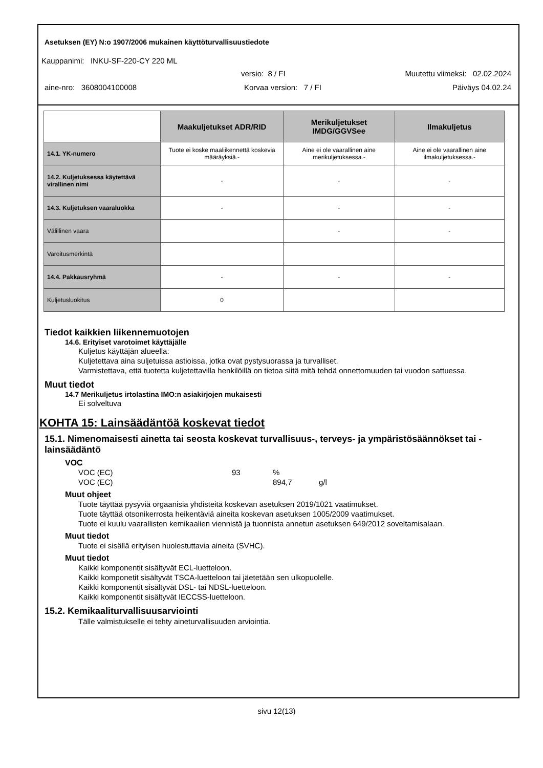Asetuksen (EY) N:o 1907/2006 mukainen käyttöturvallisuustiedote
Kauppanimi: INKU-SF-220-CY 220 ML
versio: 8 / FI Muutettu viimeksi: 02.02.2024
aine-nro: 3608004100008 Korvaa version: 7 / FI Päiväys 04.02.24
| | Maakuljetukset ADR/RID | Merikuljetukset IMDG/GGVSee | Ilmakuljetus |
| --- | --- | --- | --- |
| 14.1. YK-numero | Tuote ei koske maaliikennettä koskevia määräyksiä.- | Aine ei ole vaarallinen aine merikuljetuksessa.- | Aine ei ole vaarallinen aine ilmakuljetuksessa.- |
| 14.2. Kuljetuksessa käytettävä virallinen nimi | - | - | - |
| 14.3. Kuljetuksen vaaraluokka | - | - | - |
| Välillinen vaara | | - | - |
| Varoitusmerkintä | | | |
| 14.4. Pakkausryhmä | - | - | - |
| Kuljetusluokitus | 0 | | |
Tiedot kaikkien liikennemuotojen
14.6. Erityiset varotoimet käyttäjälle
Kuljetus käyttäjän alueella:
Kuljetettava aina suljetuissa astioissa, jotka ovat pystysuorassa ja turvalliset.
Varmistettava, että tuotetta kuljetettavilla henkilöillä on tietoa siitä mitä tehdä onnettomuuden tai vuodon sattuessa.
Muut tiedot
14.7 Merikuljetus irtolastina IMO:n asiakirjojen mukaisesti
Ei solveltuva
KOHTA 15: Lainsäädäntöä koskevat tiedot
15.1. Nimenomaisesti ainetta tai seosta koskevat turvallisuus-, terveys- ja ympäristösäännökset tai -lainsäädäntö
VOC
VOC (EC) 93%
VOC (EC) 894,7 g/l
Muut ohjeet
Tuote täyttää pysyviä orgaanisia yhdisteitä koskevan asetuksen 2019/1021 vaatimukset.
Tuote täyttää otsonikerrosta heikentäviä aineita koskevan asetuksen 1005/2009 vaatimukset.
Tuote ei kuulu vaarallisten kemikaalien viennistä ja tuonnista annetun asetuksen 649/2012 soveltamisalaan.
Muut tiedot
Tuote ei sisällä erityisen huolestuttavia aineita (SVHC).
Muut tiedot
Kaikki komponentit sisältyvät ECL-luetteloon.
Kaikki komponetit sisältyvät TSCA-luetteloon tai jäetetään sen ulkopuolelle.
Kaikki komponentit sisältyvät DSL- tai NDSL-luetteloon.
Kaikki komponentit sisältyvät IECCSS-luetteloon.
15.2. Kemikaaliturvallisuusarviointi
Tälle valmistukselle ei tehty aineturvallisuuden arviointia.
sivu 12(13)